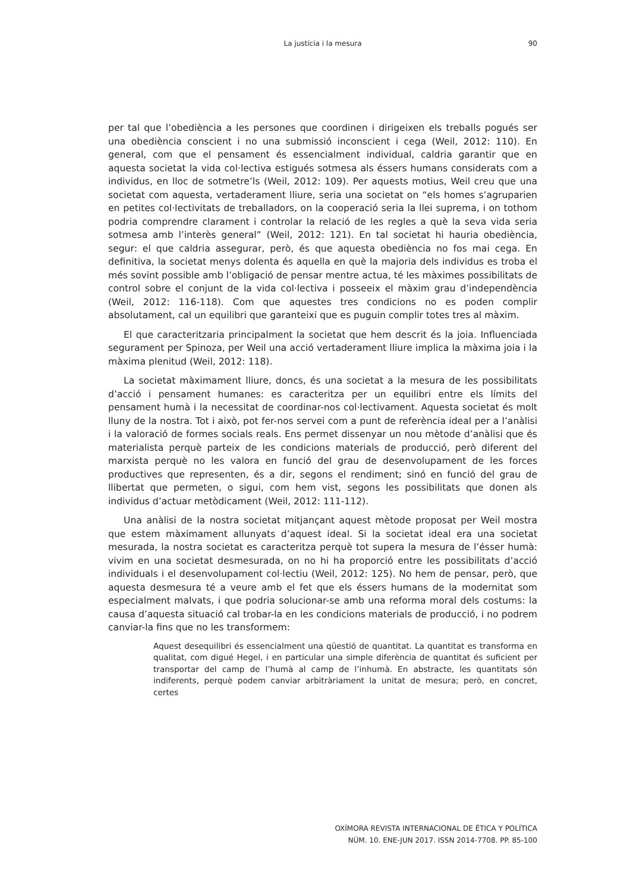La justícia i la mesura
90
per tal que l’obediència a les persones que coordinen i dirigeixen els treballs pogués ser una obediència conscient i no una submissió inconscient i cega (Weil, 2012: 110). En general, com que el pensament és essencialment individual, caldria garantir que en aquesta societat la vida col·lectiva estigués sotmesa als éssers humans considerats com a individus, en lloc de sotmetre’ls (Weil, 2012: 109). Per aquests motius, Weil creu que una societat com aquesta, vertaderament lliure, seria una societat on “els homes s’agruparien en petites col·lectivitats de treballadors, on la cooperació seria la llei suprema, i on tothom podria comprendre clarament i controlar la relació de les regles a què la seva vida seria sotmesa amb l’interès general” (Weil, 2012: 121). En tal societat hi hauria obediència, segur: el que caldria assegurar, però, és que aquesta obediència no fos mai cega. En definitiva, la societat menys dolenta és aquella en què la majoria dels individus es troba el més sovint possible amb l’obligació de pensar mentre actua, té les màximes possibilitats de control sobre el conjunt de la vida col·lectiva i posseeix el màxim grau d’independència (Weil, 2012: 116-118). Com que aquestes tres condicions no es poden complir absolutament, cal un equilibri que garanteixi que es puguin complir totes tres al màxim.
El que caracteritzaria principalment la societat que hem descrit és la joia. Influenciada segurament per Spinoza, per Weil una acció vertaderament lliure implica la màxima joia i la màxima plenitud (Weil, 2012: 118).
La societat màximament lliure, doncs, és una societat a la mesura de les possibilitats d’acció i pensament humanes: es caracteritza per un equilibri entre els límits del pensament humà i la necessitat de coordinar-nos col·lectivament. Aquesta societat és molt lluny de la nostra. Tot i això, pot fer-nos servei com a punt de referència ideal per a l’anàlisi i la valoració de formes socials reals. Ens permet dissenyar un nou mètode d’anàlisi que és materialista perquè parteix de les condicions materials de producció, però diferent del marxista perquè no les valora en funció del grau de desenvolupament de les forces productives que representen, és a dir, segons el rendiment; sinó en funció del grau de llibertat que permeten, o sigui, com hem vist, segons les possibilitats que donen als individus d’actuar metòdicament (Weil, 2012: 111-112).
Una anàlisi de la nostra societat mitjançant aquest mètode proposat per Weil mostra que estem màximament allunyats d’aquest ideal. Si la societat ideal era una societat mesurada, la nostra societat es caracteritza perquè tot supera la mesura de l’ésser humà: vivim en una societat desmesurada, on no hi ha proporció entre les possibilitats d’acció individuals i el desenvolupament col·lectiu (Weil, 2012: 125). No hem de pensar, però, que aquesta desmesura té a veure amb el fet que els éssers humans de la modernitat som especialment malvats, i que podria solucionar-se amb una reforma moral dels costums: la causa d’aquesta situació cal trobar-la en les condicions materials de producció, i no podrem canviar-la fins que no les transformem:
Aquest desequilibri és essencialment una qüestió de quantitat. La quantitat es transforma en qualitat, com digué Hegel, i en particular una simple diferència de quantitat és suficient per transportar del camp de l’humà al camp de l’inhumà. En abstracte, les quantitats són indiferents, perquè podem canviar arbitràriament la unitat de mesura; però, en concret, certes
OXÍMORA REVISTA INTERNACIONAL DE ÉTICA Y POLÍTICA
NÚM. 10. ENE-JUN 2017. ISSN 2014-7708. PP. 85-100